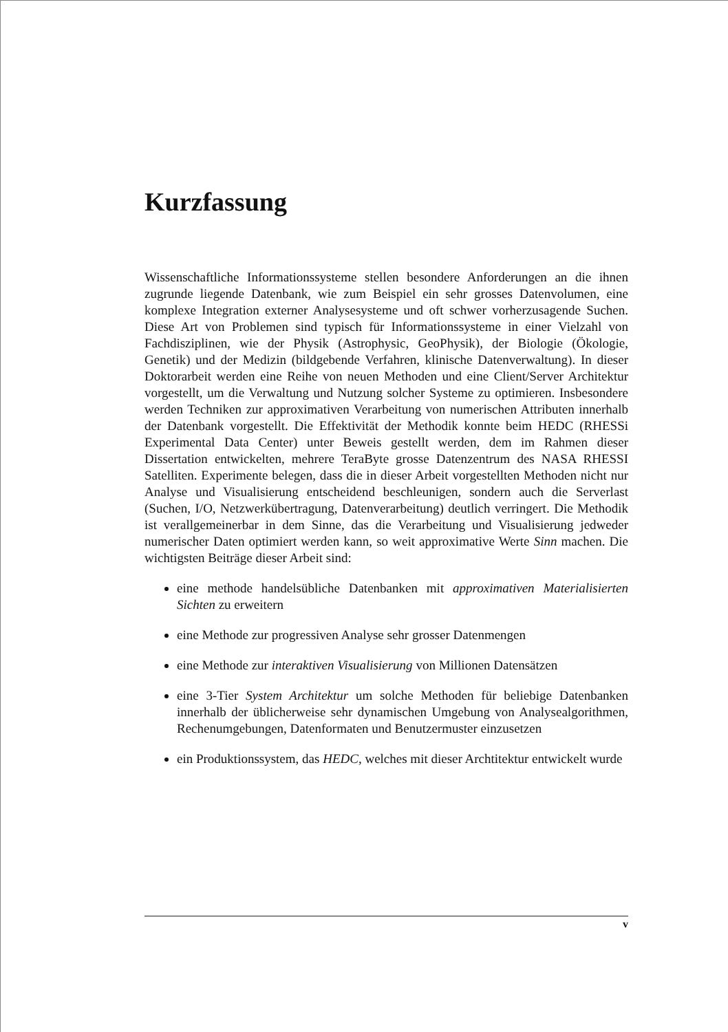Kurzfassung
Wissenschaftliche Informationssysteme stellen besondere Anforderungen an die ihnen zugrunde liegende Datenbank, wie zum Beispiel ein sehr grosses Datenvolumen, eine komplexe Integration externer Analysesysteme und oft schwer vorherzusagende Suchen. Diese Art von Problemen sind typisch für Informationssysteme in einer Vielzahl von Fachdisziplinen, wie der Physik (Astrophysic, GeoPhysik), der Biologie (Ökologie, Genetik) und der Medizin (bildgebende Verfahren, klinische Datenverwaltung). In dieser Doktorarbeit werden eine Reihe von neuen Methoden und eine Client/Server Architektur vorgestellt, um die Verwaltung und Nutzung solcher Systeme zu optimieren. Insbesondere werden Techniken zur approximativen Verarbeitung von numerischen Attributen innerhalb der Datenbank vorgestellt. Die Effektivität der Methodik konnte beim HEDC (RHESSi Experimental Data Center) unter Beweis gestellt werden, dem im Rahmen dieser Dissertation entwickelten, mehrere TeraByte grosse Datenzentrum des NASA RHESSI Satelliten. Experimente belegen, dass die in dieser Arbeit vorgestellten Methoden nicht nur Analyse und Visualisierung entscheidend beschleunigen, sondern auch die Serverlast (Suchen, I/O, Netzwerkübertragung, Datenverarbeitung) deutlich verringert. Die Methodik ist verallgemeinerbar in dem Sinne, das die Verarbeitung und Visualisierung jedweder numerischer Daten optimiert werden kann, so weit approximative Werte Sinn machen. Die wichtigsten Beiträge dieser Arbeit sind:
eine methode handelsübliche Datenbanken mit approximativen Materialisierten Sichten zu erweitern
eine Methode zur progressiven Analyse sehr grosser Datenmengen
eine Methode zur interaktiven Visualisierung von Millionen Datensätzen
eine 3-Tier System Architektur um solche Methoden für beliebige Datenbanken innerhalb der üblicherweise sehr dynamischen Umgebung von Analysealgorithmen, Rechenumgebungen, Datenformaten und Benutzermuster einzusetzen
ein Produktionssystem, das HEDC, welches mit dieser Archtitektur entwickelt wurde
v